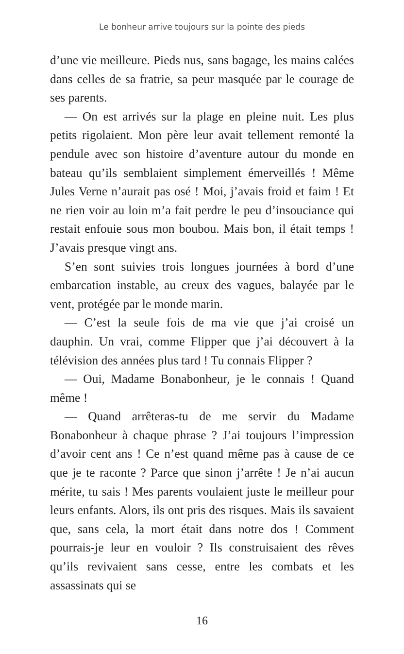Le bonheur arrive toujours sur la pointe des pieds
d’une vie meilleure. Pieds nus, sans bagage, les mains calées dans celles de sa fratrie, sa peur masquée par le courage de ses parents.
— On est arrivés sur la plage en pleine nuit. Les plus petits rigolaient. Mon père leur avait tellement remonté la pendule avec son histoire d’aventure autour du monde en bateau qu’ils semblaient simplement émerveillés ! Même Jules Verne n’aurait pas osé ! Moi, j’avais froid et faim ! Et ne rien voir au loin m’a fait perdre le peu d’insouciance qui restait enfouie sous mon boubou. Mais bon, il était temps ! J’avais presque vingt ans.
S’en sont suivies trois longues journées à bord d’une embarcation instable, au creux des vagues, balayée par le vent, protégée par le monde marin.
— C’est la seule fois de ma vie que j’ai croisé un dauphin. Un vrai, comme Flipper que j’ai découvert à la télévision des années plus tard ! Tu connais Flipper ?
— Oui, Madame Bonabonheur, je le connais ! Quand même !
— Quand arrêteras-tu de me servir du Madame Bonabonheur à chaque phrase ? J’ai toujours l’impression d’avoir cent ans ! Ce n’est quand même pas à cause de ce que je te raconte ? Parce que sinon j’arrête ! Je n’ai aucun mérite, tu sais ! Mes parents voulaient juste le meilleur pour leurs enfants. Alors, ils ont pris des risques. Mais ils savaient que, sans cela, la mort était dans notre dos ! Comment pourrais-je leur en vouloir ? Ils construisaient des rêves qu’ils revivaient sans cesse, entre les combats et les assassinats qui se
16